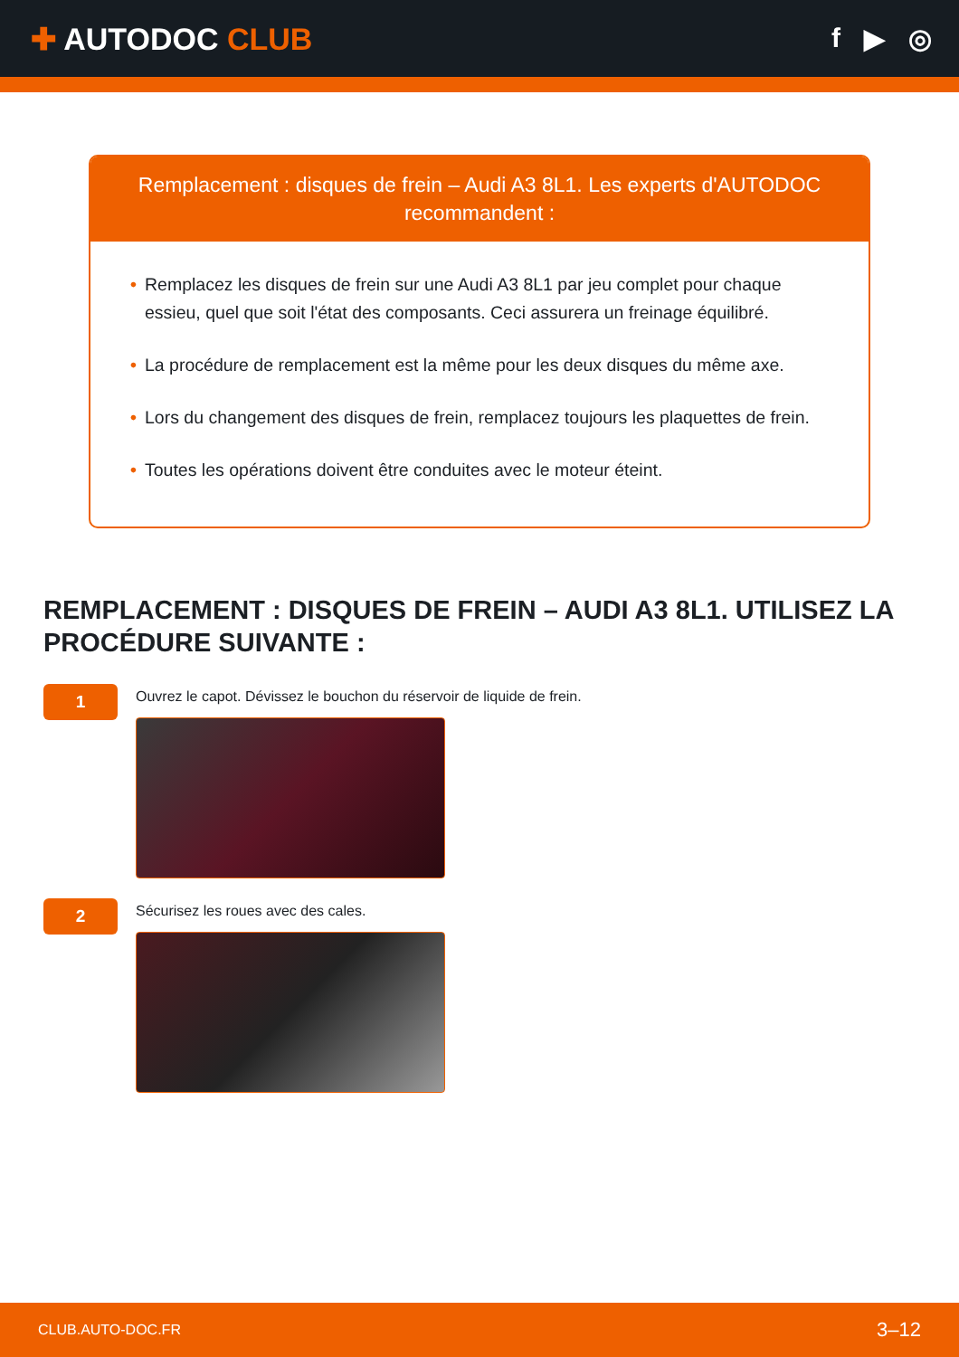✚ AUTODOC CLUB f ▶ ◎
Remplacement : disques de frein – Audi A3 8L1. Les experts d'AUTODOC recommandent :
• Remplacez les disques de frein sur une Audi A3 8L1 par jeu complet pour chaque essieu, quel que soit l'état des composants. Ceci assurera un freinage équilibré.
• La procédure de remplacement est la même pour les deux disques du même axe.
• Lors du changement des disques de frein, remplacez toujours les plaquettes de frein.
• Toutes les opérations doivent être conduites avec le moteur éteint.
REMPLACEMENT : DISQUES DE FREIN – AUDI A3 8L1. UTILISEZ LA PROCÉDURE SUIVANTE :
1
Ouvrez le capot. Dévissez le bouchon du réservoir de liquide de frein.
2
Sécurisez les roues avec des cales.
CLUB.AUTO-DOC.FR 3–12